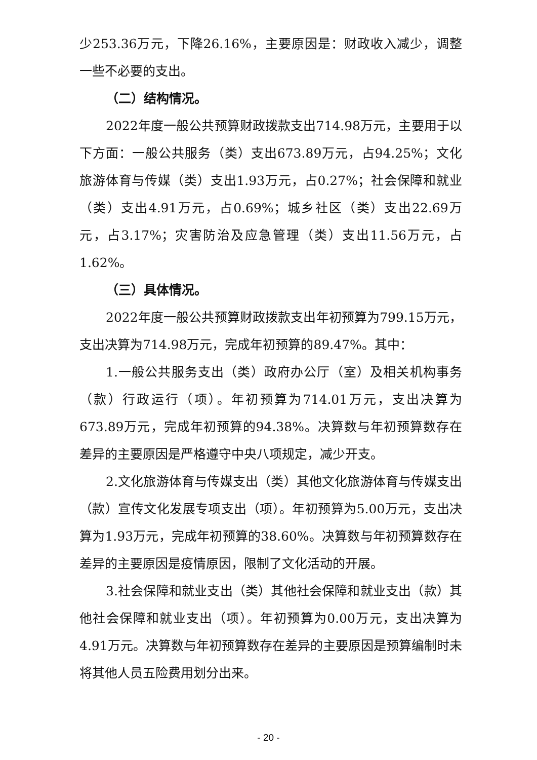少253.36万元，下降26.16%，主要原因是：财政收入减少，调整一些不必要的支出。
（二）结构情况。
2022年度一般公共预算财政拨款支出714.98万元，主要用于以下方面：一般公共服务（类）支出673.89万元，占94.25%；文化旅游体育与传媒（类）支出1.93万元，占0.27%；社会保障和就业（类）支出4.91万元，占0.69%；城乡社区（类）支出22.69万元，占3.17%；灾害防治及应急管理（类）支出11.56万元，占1.62%。
（三）具体情况。
2022年度一般公共预算财政拨款支出年初预算为799.15万元，支出决算为714.98万元，完成年初预算的89.47%。其中：
1.一般公共服务支出（类）政府办公厅（室）及相关机构事务（款）行政运行（项）。年初预算为714.01万元，支出决算为673.89万元，完成年初预算的94.38%。决算数与年初预算数存在差异的主要原因是严格遵守中央八项规定，减少开支。
2.文化旅游体育与传媒支出（类）其他文化旅游体育与传媒支出（款）宣传文化发展专项支出（项）。年初预算为5.00万元，支出决算为1.93万元，完成年初预算的38.60%。决算数与年初预算数存在差异的主要原因是疫情原因，限制了文化活动的开展。
3.社会保障和就业支出（类）其他社会保障和就业支出（款）其他社会保障和就业支出（项）。年初预算为0.00万元，支出决算为4.91万元。决算数与年初预算数存在差异的主要原因是预算编制时未将其他人员五险费用划分出来。
- 20 -